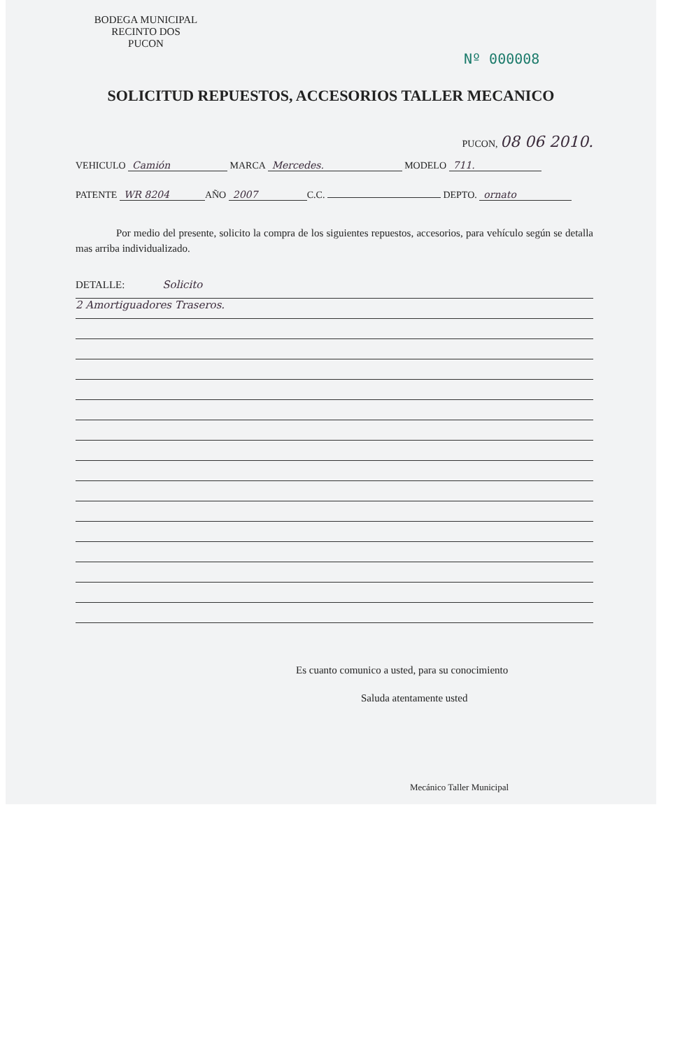BODEGA MUNICIPAL
RECINTO DOS
PUCON
Nº 000008
SOLICITUD REPUESTOS, ACCESORIOS TALLER MECANICO
PUCON, 08 06 2010.
VEHICULO Camión MARCA Mercedes. MODELO 711.
PATENTE WR 8204 AÑO 2007 C.C. DEPTO. ornato
Por medio del presente, solicito la compra de los siguientes repuestos, accesorios, para vehículo según se detalla mas arriba individualizado.
DETALLE: Solicito
2 Amortiguadores Traseros.
Es cuanto comunico a usted, para su conocimiento
Saluda atentamente usted
Mecánico Taller Municipal